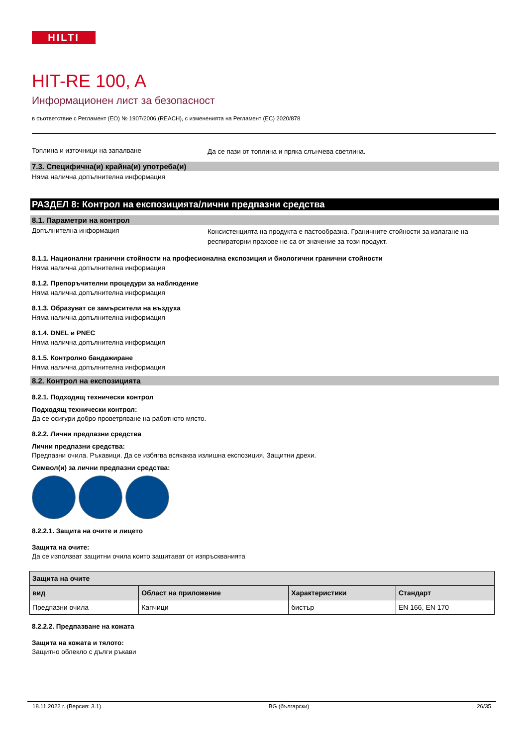HILTI
HIT-RE 100, A
Информационен лист за безопасност
в съответствие с Регламент (ЕО) № 1907/2006 (REACH), с измененията на Регламент (ЕС) 2020/878
Топлина и източници на запалване
Да се пази от топлина и пряка слънчева светлина.
7.3. Специфична(и) крайна(и) употреба(и)
Няма налична допълнителна информация
РАЗДЕЛ 8: Контрол на експозицията/лични предпазни средства
8.1. Параметри на контрол
Допълнителна информация
Консистенцията на продукта е пастообразна. Граничните стойности за излагане на респираторни прахове не са от значение за този продукт.
8.1.1. Национални гранични стойности на професионална експозиция и биологични гранични стойности
Няма налична допълнителна информация
8.1.2. Препоръчителни процедури за наблюдение
Няма налична допълнителна информация
8.1.3. Образуват се замърсители на въздуха
Няма налична допълнителна информация
8.1.4. DNEL и PNEC
Няма налична допълнителна информация
8.1.5. Контролно бандажиране
Няма налична допълнителна информация
8.2. Контрол на експозицията
8.2.1. Подходящ технически контрол
Подходящ технически контрол:
Да се осигури добро проветряване на работното място.
8.2.2. Лични предпазни средства
Лични предпазни средства:
Предпазни очила. Ръкавици. Да се избягва всякаква излишна експозиция. Защитни дрехи.
Символ(и) за лични предпазни средства:
8.2.2.1. Защита на очите и лицето
Защита на очите:
Да се използват защитни очила които защитават от изпръскванията
| Защита на очите | | | |
| --- | --- | --- | --- |
| вид | Област на приложение | Характеристики | Стандарт |
| Предпазни очила | Капчици | бистър | EN 166, EN 170 |
8.2.2.2. Предпазване на кожата
Защита на кожата и тялото:
Защитно облекло с дълги ръкави
18.11.2022 г. (Версия: 3.1) BG (български) 26/35